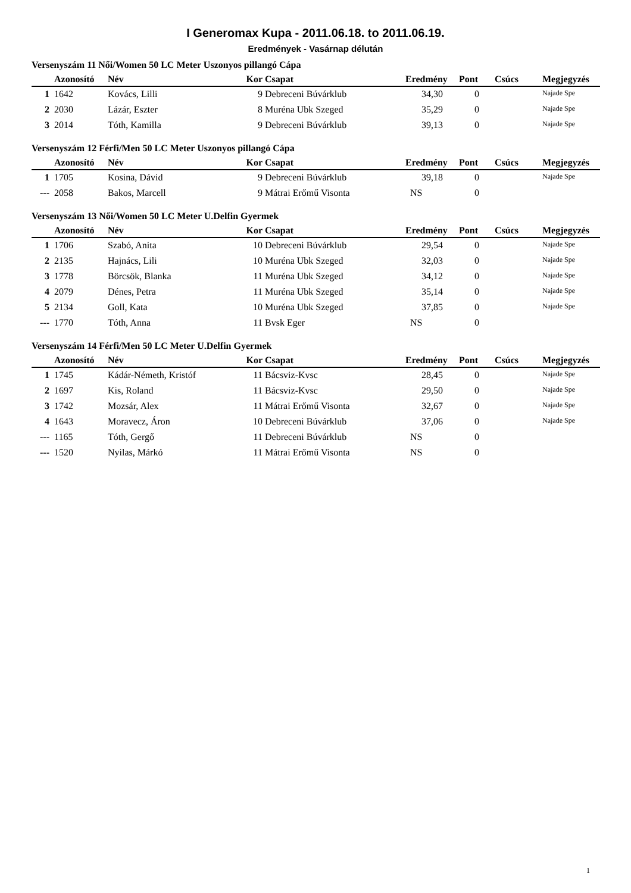I Generomax Kupa - 2011.06.18. to 2011.06.19.
Eredmények - Vasárnap délután
Versenyszám 11 Női/Women 50 LC Meter Uszonyos pillangó Cápa
| | Azonosító | Név | Kor | Csapat | Eredmény | Pont | Csúcs | Megjegyzés |
| --- | --- | --- | --- | --- | --- | --- | --- | --- |
| 1 | 1642 | Kovács, Lilli | 9 | Debreceni Búvárklub | 34,30 | 0 | | Najade Spe |
| 2 | 2030 | Lázár, Eszter | 8 | Muréna Ubk Szeged | 35,29 | 0 | | Najade Spe |
| 3 | 2014 | Tóth, Kamilla | 9 | Debreceni Búvárklub | 39,13 | 0 | | Najade Spe |
Versenyszám 12 Férfi/Men 50 LC Meter Uszonyos pillangó Cápa
| | Azonosító | Név | Kor | Csapat | Eredmény | Pont | Csúcs | Megjegyzés |
| --- | --- | --- | --- | --- | --- | --- | --- | --- |
| 1 | 1705 | Kosina, Dávid | 9 | Debreceni Búvárklub | 39,18 | 0 | | Najade Spe |
| --- | 2058 | Bakos, Marcell | 9 | Mátrai Erőmű Visonta | NS | 0 | | |
Versenyszám 13 Női/Women 50 LC Meter U.Delfin Gyermek
| | Azonosító | Név | Kor | Csapat | Eredmény | Pont | Csúcs | Megjegyzés |
| --- | --- | --- | --- | --- | --- | --- | --- | --- |
| 1 | 1706 | Szabó, Anita | 10 | Debreceni Búvárklub | 29,54 | 0 | | Najade Spe |
| 2 | 2135 | Hajnács, Lili | 10 | Muréna Ubk Szeged | 32,03 | 0 | | Najade Spe |
| 3 | 1778 | Börcsök, Blanka | 11 | Muréna Ubk Szeged | 34,12 | 0 | | Najade Spe |
| 4 | 2079 | Dénes, Petra | 11 | Muréna Ubk Szeged | 35,14 | 0 | | Najade Spe |
| 5 | 2134 | Goll, Kata | 10 | Muréna Ubk Szeged | 37,85 | 0 | | Najade Spe |
| --- | 1770 | Tóth, Anna | 11 | Bvsk Eger | NS | 0 | | |
Versenyszám 14 Férfi/Men 50 LC Meter U.Delfin Gyermek
| | Azonosító | Név | Kor | Csapat | Eredmény | Pont | Csúcs | Megjegyzés |
| --- | --- | --- | --- | --- | --- | --- | --- | --- |
| 1 | 1745 | Kádár-Németh, Kristóf | 11 | Bácsviz-Kvsc | 28,45 | 0 | | Najade Spe |
| 2 | 1697 | Kis, Roland | 11 | Bácsviz-Kvsc | 29,50 | 0 | | Najade Spe |
| 3 | 1742 | Mozsár, Alex | 11 | Mátrai Erőmű Visonta | 32,67 | 0 | | Najade Spe |
| 4 | 1643 | Moravecz, Áron | 10 | Debreceni Búvárklub | 37,06 | 0 | | Najade Spe |
| --- | 1165 | Tóth, Gergő | 11 | Debreceni Búvárklub | NS | 0 | | |
| --- | 1520 | Nyilas, Márkó | 11 | Mátrai Erőmű Visonta | NS | 0 | | |
1